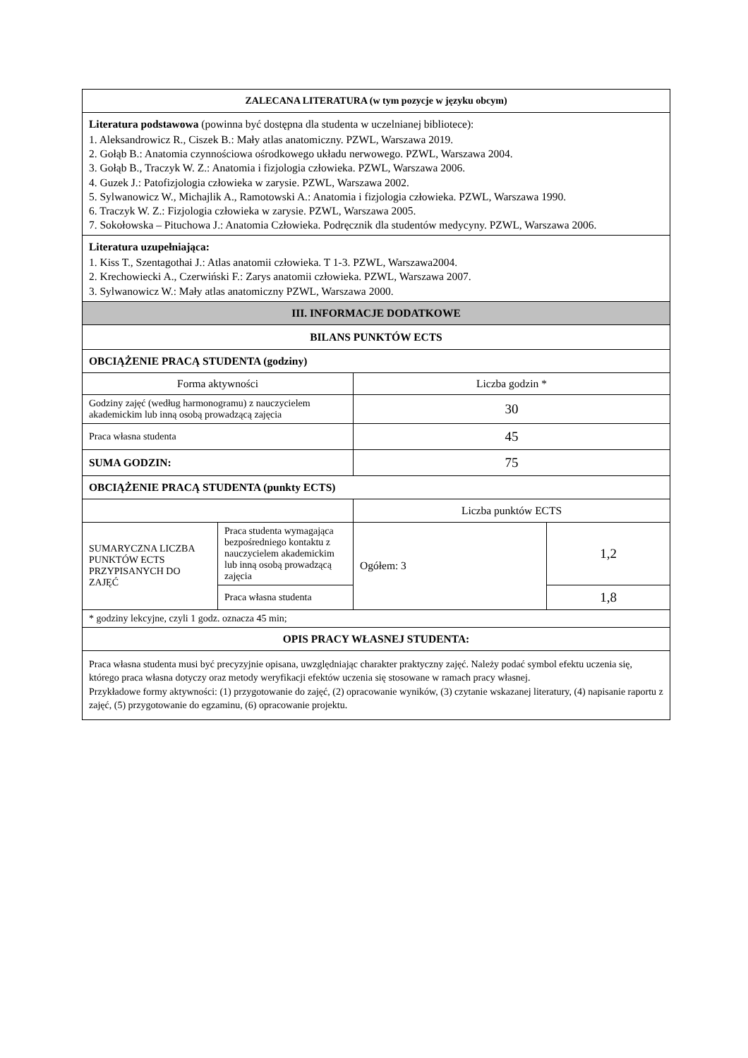| ZALECANA LITERATURA (w tym pozycje w języku obcym) | | | |
| Literatura podstawowa (powinna być dostępna dla studenta w uczelnianej bibliotece): 1. Aleksandrowicz R., Ciszek B.: Mały atlas anatomiczny. PZWL, Warszawa 2019. 2. Gołąb B.: Anatomia czynnościowa ośrodkowego układu nerwowego. PZWL, Warszawa 2004. 3. Gołąb B., Traczyk W. Z.: Anatomia i fizjologia człowieka. PZWL, Warszawa 2006. 4. Guzek J.: Patofizjologia człowieka w zarysie. PZWL, Warszawa 2002. 5. Sylwanowicz W., Michajlik A., Ramotowski A.: Anatomia i fizjologia człowieka. PZWL, Warszawa 1990. 6. Traczyk W. Z.: Fizjologia człowieka w zarysie. PZWL, Warszawa 2005. 7. Sokołowska – Pituchowa J.: Anatomia Człowieka. Podręcznik dla studentów medycyny. PZWL, Warszawa 2006. | | | |
| Literatura uzupełniająca: 1. Kiss T., Szentagothai J.: Atlas anatomii człowieka. T 1-3. PZWL, Warszawa2004. 2. Krechowiecki A., Czerwiński F.: Zarys anatomii człowieka. PZWL, Warszawa 2007. 3. Sylwanowicz W.: Mały atlas anatomiczny PZWL, Warszawa 2000. | | | |
| III. INFORMACJE DODATKOWE | | | |
| BILANS PUNKTÓW ECTS | | | |
| OBCIĄŻENIE PRACĄ STUDENTA (godziny) | | | |
| Forma aktywności | | Liczba godzin * | |
| Godziny zajęć (według harmonogramu) z nauczycielem akademickim lub inną osobą prowadzącą zajęcia | | 30 | |
| Praca własna studenta | | 45 | |
| SUMA GODZIN: | | 75 | |
| OBCIĄŻENIE PRACĄ STUDENTA (punkty ECTS) | | | |
| | | Liczba punktów ECTS | |
| SUMARYCZNA LICZBA PUNKTÓW ECTS PRZYPISANYCH DO ZAJĘĆ | Praca studenta wymagająca bezpośredniego kontaktu z nauczycielem akademickim lub inną osobą prowadzącą zajęcia | Ogółem: 3 | 1,2 |
| | Praca własna studenta | | 1,8 |
| * godziny lekcyjne, czyli 1 godz. oznacza 45 min; | | | |
| OPIS PRACY WŁASNEJ STUDENTA: | | | |
| Praca własna studenta musi być precyzyjnie opisana, uwzględniając charakter praktyczny zajęć. Należy podać symbol efektu uczenia się, którego praca własna dotyczy oraz metody weryfikacji efektów uczenia się stosowane w ramach pracy własnej. Przykładowe formy aktywności: (1) przygotowanie do zajęć, (2) opracowanie wyników, (3) czytanie wskazanej literatury, (4) napisanie raportu z zajęć, (5) przygotowanie do egzaminu, (6) opracowanie projektu. | | | |